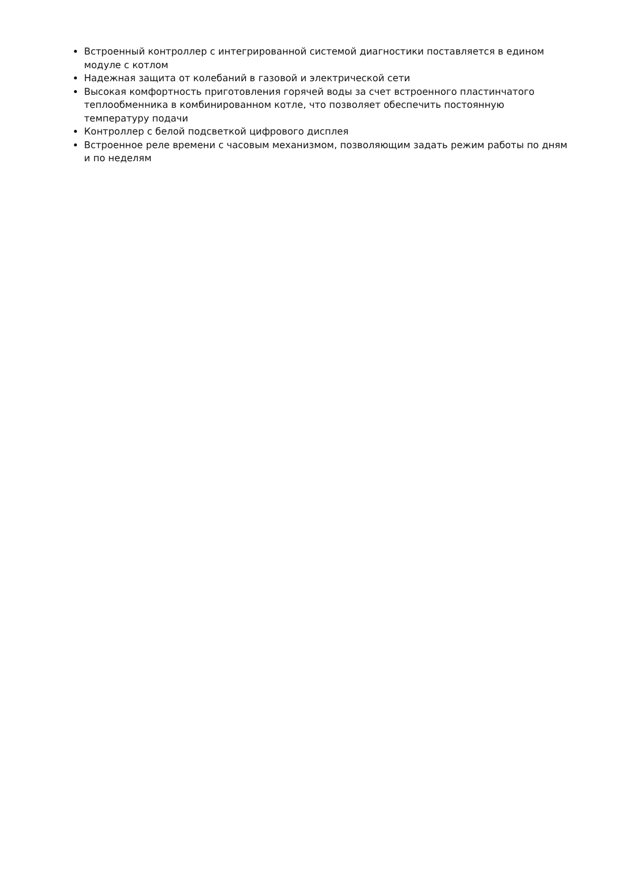Встроенный контроллер с интегрированной системой диагностики поставляется в едином модуле с котлом
Надежная защита от колебаний в газовой и электрической сети
Высокая комфортность приготовления горячей воды за счет встроенного пластинчатого теплообменника в комбинированном котле, что позволяет обеспечить постоянную температуру подачи
Контроллер с белой подсветкой цифрового дисплея
Встроенное реле времени с часовым механизмом, позволяющим задать режим работы по дням и по неделям